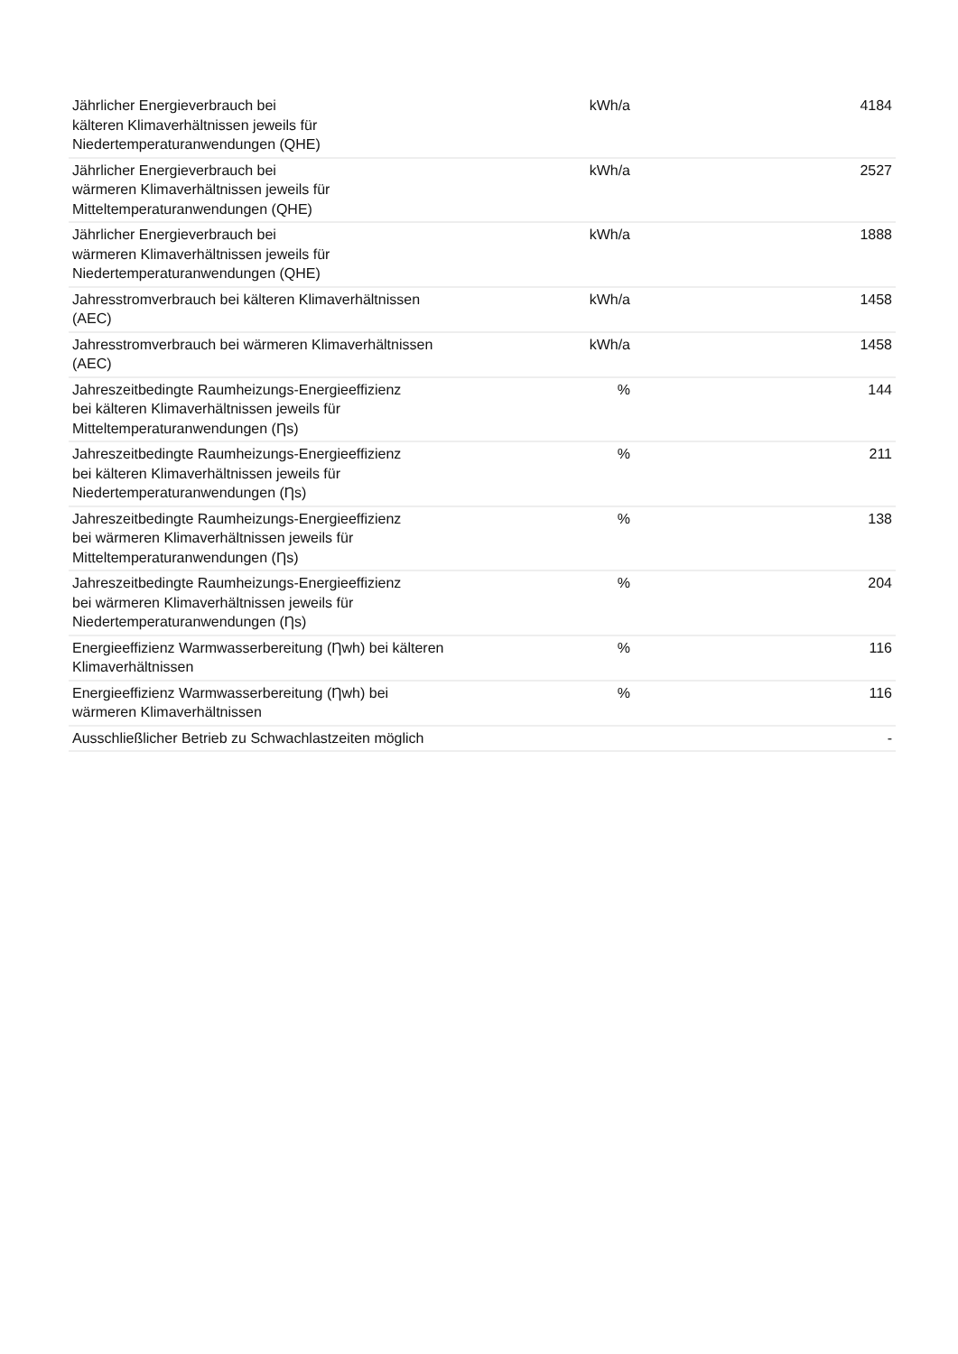| Jährlicher Energieverbrauch bei kälteren Klimaverhältnissen jeweils für Niedertemperaturanwendungen (QHE) | kWh/a | 4184 |
| Jährlicher Energieverbrauch bei wärmeren Klimaverhältnissen jeweils für Mitteltemperaturanwendungen (QHE) | kWh/a | 2527 |
| Jährlicher Energieverbrauch bei wärmeren Klimaverhältnissen jeweils für Niedertemperaturanwendungen (QHE) | kWh/a | 1888 |
| Jahresstromverbrauch bei kälteren Klimaverhältnissen (AEC) | kWh/a | 1458 |
| Jahresstromverbrauch bei wärmeren Klimaverhältnissen (AEC) | kWh/a | 1458 |
| Jahreszeitbedingte Raumheizungs-Energieeffizienz bei kälteren Klimaverhältnissen jeweils für Mitteltemperaturanwendungen (Ƞs) | % | 144 |
| Jahreszeitbedingte Raumheizungs-Energieeffizienz bei kälteren Klimaverhältnissen jeweils für Niedertemperaturanwendungen (Ƞs) | % | 211 |
| Jahreszeitbedingte Raumheizungs-Energieeffizienz bei wärmeren Klimaverhältnissen jeweils für Mitteltemperaturanwendungen (Ƞs) | % | 138 |
| Jahreszeitbedingte Raumheizungs-Energieeffizienz bei wärmeren Klimaverhältnissen jeweils für Niedertemperaturanwendungen (Ƞs) | % | 204 |
| Energieeffizienz Warmwasserbereitung (Ƞwh) bei kälteren Klimaverhältnissen | % | 116 |
| Energieeffizienz Warmwasserbereitung (Ƞwh) bei wärmeren Klimaverhältnissen | % | 116 |
| Ausschließlicher Betrieb zu Schwachlastzeiten möglich | | - |